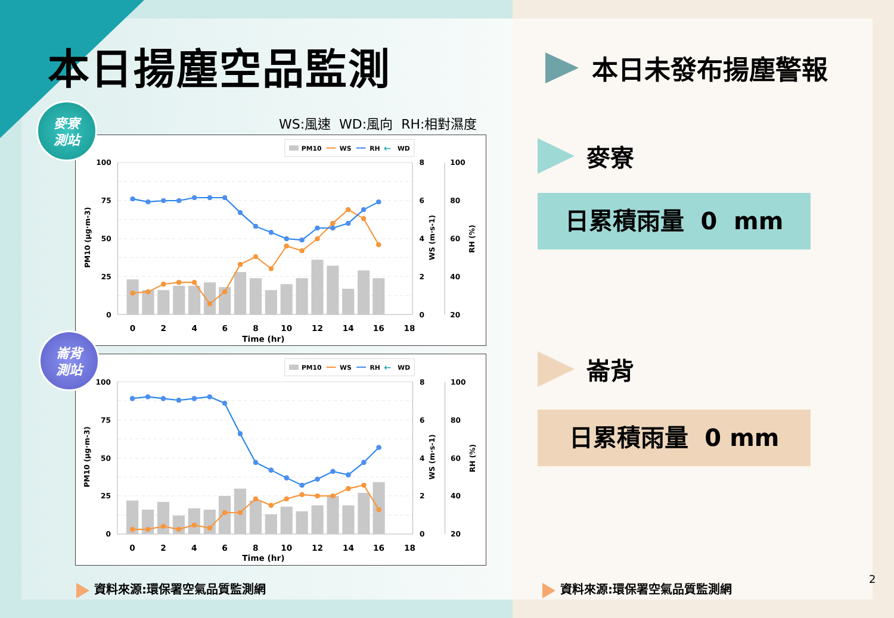本日揚塵空品監測
WS:風速 WD:風向 RH:相對濕度
PM10
WS
RH
←
WD
100
75
50
25
0
8
6
4
2
0
100
80
60
40
20
0
2
4
6
8
10
12
14
16
18
Time (hr)
PM10 (μg·m-3)
WS (m·s-1)
RH (%)
PM10
WS
RH
←
WD
100
75
50
25
0
8
6
4
2
0
100
80
60
40
20
0
2
4
6
8
10
12
14
16
18
Time (hr)
PM10 (μg·m-3)
WS (m·s-1)
RH (%)
麥寮
測站
崙背
測站
資料來源:環保署空氣品質監測網
本日未發布揚塵警報
麥寮
日累積雨量 0 mm
崙背
日累積雨量 0 mm
資料來源:環保署空氣品質監測網
2